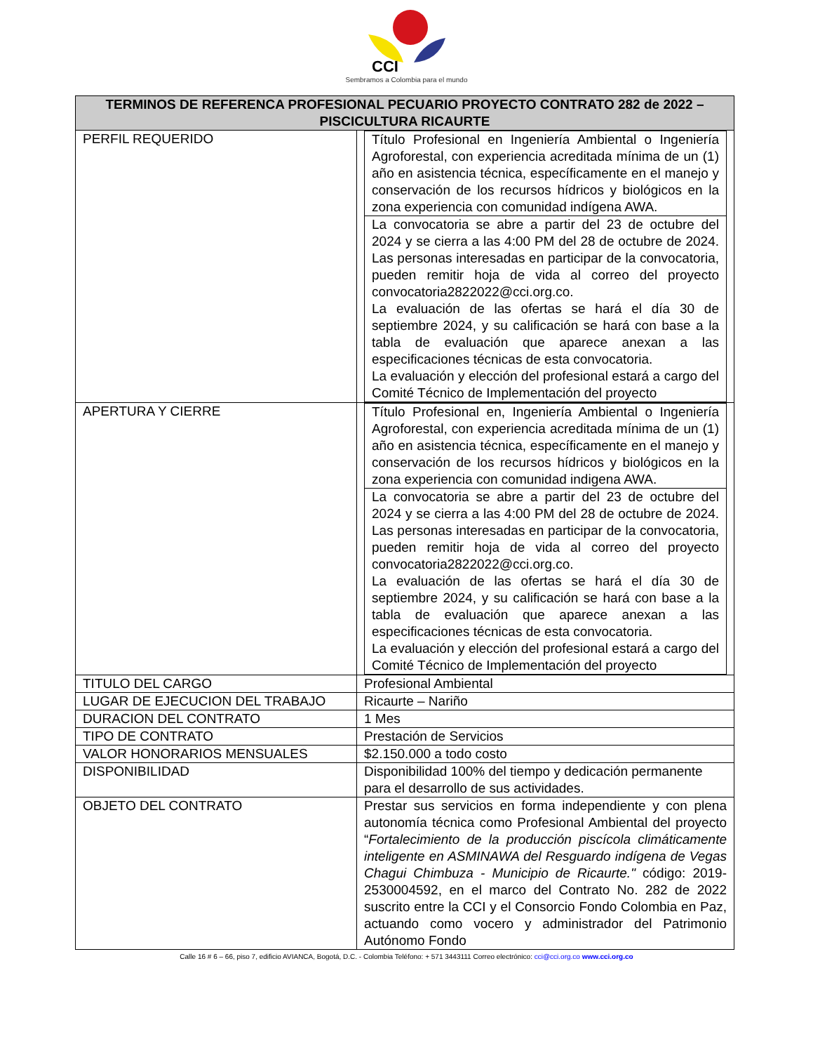CCI
Sembramos a Colombia para el mundo
| TERMINOS DE REFERENCA PROFESIONAL PECUARIO PROYECTO CONTRATO 282 de 2022 – PISCICULTURA RICAURTE | |
| --- | --- |
| PERFIL REQUERIDO | / Título Profesional en Ingeniería Ambiental o Ingeniería Agroforestal, con experiencia acreditada mínima de un (1) año en asistencia técnica, específicamente en el manejo y conservación de los recursos hídricos y biológicos en la zona experiencia con comunidad indígena AWA. / / La convocatoria se abre a partir del 23 de octubre del 2024 y se cierra a las 4:00 PM del 28 de octubre de 2024. Las personas interesadas en participar de la convocatoria, pueden remitir hoja de vida al correo del proyecto convocatoria2822022@cci.org.co. La evaluación de las ofertas se hará el día 30 de septiembre 2024, y su calificación se hará con base a la tabla de evaluación que aparece anexan a las especificaciones técnicas de esta convocatoria. La evaluación y elección del profesional estará a cargo del Comité Técnico de Implementación del proyecto / |
| APERTURA Y CIERRE | / Título Profesional en, Ingeniería Ambiental o Ingeniería Agroforestal, con experiencia acreditada mínima de un (1) año en asistencia técnica, específicamente en el manejo y conservación de los recursos hídricos y biológicos en la zona experiencia con comunidad indigena AWA. / / La convocatoria se abre a partir del 23 de octubre del 2024 y se cierra a las 4:00 PM del 28 de octubre de 2024. Las personas interesadas en participar de la convocatoria, pueden remitir hoja de vida al correo del proyecto convocatoria2822022@cci.org.co. La evaluación de las ofertas se hará el día 30 de septiembre 2024, y su calificación se hará con base a la tabla de evaluación que aparece anexan a las especificaciones técnicas de esta convocatoria. La evaluación y elección del profesional estará a cargo del Comité Técnico de Implementación del proyecto / |
| TITULO DEL CARGO | Profesional Ambiental |
| LUGAR DE EJECUCION DEL TRABAJO | Ricaurte – Nariño |
| DURACION DEL CONTRATO | 1 Mes |
| TIPO DE CONTRATO | Prestación de Servicios |
| VALOR HONORARIOS MENSUALES | $2.150.000 a todo costo |
| DISPONIBILIDAD | Disponibilidad 100% del tiempo y dedicación permanente para el desarrollo de sus actividades. |
| OBJETO DEL CONTRATO | Prestar sus servicios en forma independiente y con plena autonomía técnica como Profesional Ambiental del proyecto “ Fortalecimiento de la producción piscícola climáticamente inteligente en ASMINAWA del Resguardo indígena de Vegas Chagui Chimbuza - Municipio de Ricaurte." código: 2019-2530004592, en el marco del Contrato No. 282 de 2022 suscrito entre la CCI y el Consorcio Fondo Colombia en Paz, actuando como vocero y administrador del Patrimonio Autónomo Fondo |
Calle 16 # 6 – 66, piso 7, edificio AVIANCA, Bogotá, D.C. - Colombia Teléfono: + 571 3443111 Correo electrónico: cci@cci.org.co www.cci.org.co